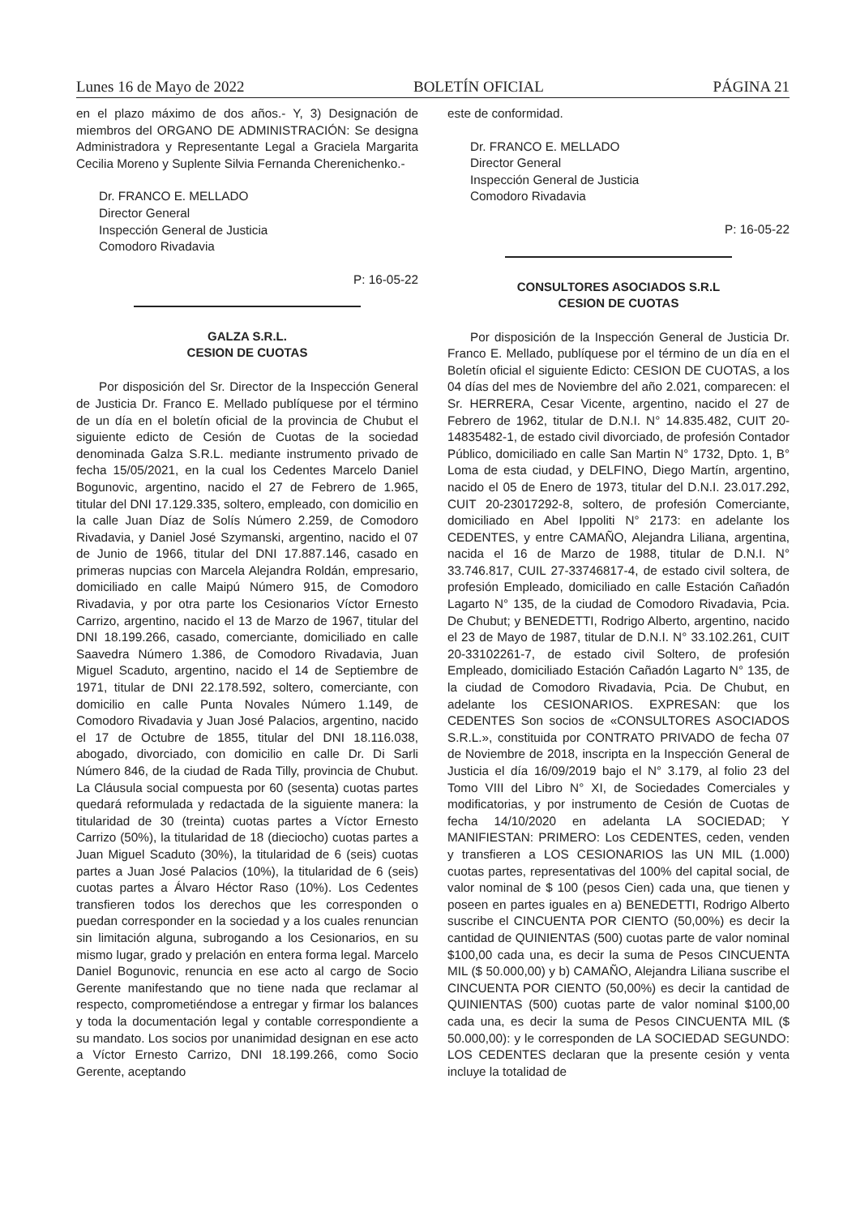Lunes 16 de Mayo de 2022 BOLETÍN OFICIAL PÁGINA 21
en el plazo máximo de dos años.- Y, 3) Designación de miembros del ORGANO DE ADMINISTRACIÓN: Se designa Administradora y Representante Legal a Graciela Margarita Cecilia Moreno y Suplente Silvia Fernanda Cherenichenko.-
Dr. FRANCO E. MELLADO
Director General
Inspección General de Justicia
Comodoro Rivadavia
P: 16-05-22
GALZA S.R.L.
CESION DE CUOTAS
Por disposición del Sr. Director de la Inspección General de Justicia Dr. Franco E. Mellado publíquese por el término de un día en el boletín oficial de la provincia de Chubut el siguiente edicto de Cesión de Cuotas de la sociedad denominada Galza S.R.L. mediante instrumento privado de fecha 15/05/2021, en la cual los Cedentes Marcelo Daniel Bogunovic, argentino, nacido el 27 de Febrero de 1.965, titular del DNI 17.129.335, soltero, empleado, con domicilio en la calle Juan Díaz de Solís Número 2.259, de Comodoro Rivadavia, y Daniel José Szymanski, argentino, nacido el 07 de Junio de 1966, titular del DNI 17.887.146, casado en primeras nupcias con Marcela Alejandra Roldán, empresario, domiciliado en calle Maipú Número 915, de Comodoro Rivadavia, y por otra parte los Cesionarios Víctor Ernesto Carrizo, argentino, nacido el 13 de Marzo de 1967, titular del DNI 18.199.266, casado, comerciante, domiciliado en calle Saavedra Número 1.386, de Comodoro Rivadavia, Juan Miguel Scaduto, argentino, nacido el 14 de Septiembre de 1971, titular de DNI 22.178.592, soltero, comerciante, con domicilio en calle Punta Novales Número 1.149, de Comodoro Rivadavia y Juan José Palacios, argentino, nacido el 17 de Octubre de 1855, titular del DNI 18.116.038, abogado, divorciado, con domicilio en calle Dr. Di Sarli Número 846, de la ciudad de Rada Tilly, provincia de Chubut. La Cláusula social compuesta por 60 (sesenta) cuotas partes quedará reformulada y redactada de la siguiente manera: la titularidad de 30 (treinta) cuotas partes a Víctor Ernesto Carrizo (50%), la titularidad de 18 (dieciocho) cuotas partes a Juan Miguel Scaduto (30%), la titularidad de 6 (seis) cuotas partes a Juan José Palacios (10%), la titularidad de 6 (seis) cuotas partes a Álvaro Héctor Raso (10%). Los Cedentes transfieren todos los derechos que les corresponden o puedan corresponder en la sociedad y a los cuales renuncian sin limitación alguna, subrogando a los Cesionarios, en su mismo lugar, grado y prelación en entera forma legal. Marcelo Daniel Bogunovic, renuncia en ese acto al cargo de Socio Gerente manifestando que no tiene nada que reclamar al respecto, comprometiéndose a entregar y firmar los balances y toda la documentación legal y contable correspondiente a su mandato. Los socios por unanimidad designan en ese acto a Víctor Ernesto Carrizo, DNI 18.199.266, como Socio Gerente, aceptando
este de conformidad.
Dr. FRANCO E. MELLADO
Director General
Inspección General de Justicia
Comodoro Rivadavia
P: 16-05-22
CONSULTORES ASOCIADOS S.R.L
CESION DE CUOTAS
Por disposición de la Inspección General de Justicia Dr. Franco E. Mellado, publíquese por el término de un día en el Boletín oficial el siguiente Edicto: CESION DE CUOTAS, a los 04 días del mes de Noviembre del año 2.021, comparecen: el Sr. HERRERA, Cesar Vicente, argentino, nacido el 27 de Febrero de 1962, titular de D.N.I. N° 14.835.482, CUIT 20-14835482-1, de estado civil divorciado, de profesión Contador Público, domiciliado en calle San Martin N° 1732, Dpto. 1, B° Loma de esta ciudad, y DELFINO, Diego Martín, argentino, nacido el 05 de Enero de 1973, titular del D.N.I. 23.017.292, CUIT 20-23017292-8, soltero, de profesión Comerciante, domiciliado en Abel Ippoliti N° 2173: en adelante los CEDENTES, y entre CAMAÑO, Alejandra Liliana, argentina, nacida el 16 de Marzo de 1988, titular de D.N.I. N° 33.746.817, CUIL 27-33746817-4, de estado civil soltera, de profesión Empleado, domiciliado en calle Estación Cañadón Lagarto N° 135, de la ciudad de Comodoro Rivadavia, Pcia. De Chubut; y BENEDETTI, Rodrigo Alberto, argentino, nacido el 23 de Mayo de 1987, titular de D.N.I. N° 33.102.261, CUIT 20-33102261-7, de estado civil Soltero, de profesión Empleado, domiciliado Estación Cañadón Lagarto N° 135, de la ciudad de Comodoro Rivadavia, Pcia. De Chubut, en adelante los CESIONARIOS. EXPRESAN: que los CEDENTES Son socios de «CONSULTORES ASOCIADOS S.R.L.», constituida por CONTRATO PRIVADO de fecha 07 de Noviembre de 2018, inscripta en la Inspección General de Justicia el día 16/09/2019 bajo el N° 3.179, al folio 23 del Tomo VIII del Libro N° XI, de Sociedades Comerciales y modificatorias, y por instrumento de Cesión de Cuotas de fecha 14/10/2020 en adelanta LA SOCIEDAD; Y MANIFIESTAN: PRIMERO: Los CEDENTES, ceden, venden y transfieren a LOS CESIONARIOS las UN MIL (1.000) cuotas partes, representativas del 100% del capital social, de valor nominal de $ 100 (pesos Cien) cada una, que tienen y poseen en partes iguales en a) BENEDETTI, Rodrigo Alberto suscribe el CINCUENTA POR CIENTO (50,00%) es decir la cantidad de QUINIENTAS (500) cuotas parte de valor nominal $100,00 cada una, es decir la suma de Pesos CINCUENTA MIL ($ 50.000,00) y b) CAMAÑO, Alejandra Liliana suscribe el CINCUENTA POR CIENTO (50,00%) es decir la cantidad de QUINIENTAS (500) cuotas parte de valor nominal $100,00 cada una, es decir la suma de Pesos CINCUENTA MIL ($ 50.000,00): y le corresponden de LA SOCIEDAD SEGUNDO: LOS CEDENTES declaran que la presente cesión y venta incluye la totalidad de